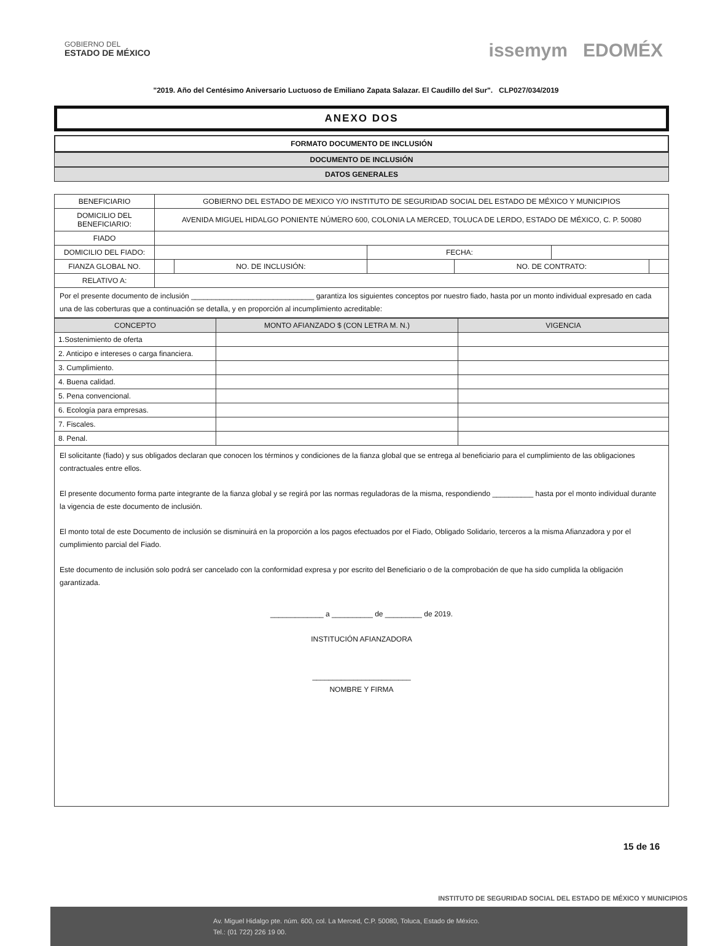GOBIERNO DEL
ESTADO DE MÉXICO
issemym EDOMÉX
"2019. Año del Centésimo Aniversario Luctuoso de Emiliano Zapata Salazar. El Caudillo del Sur". CLP027/034/2019
ANEXO DOS
FORMATO DOCUMENTO DE INCLUSIÓN
DOCUMENTO DE INCLUSIÓN
DATOS GENERALES
| BENEFICIARIO | GOBIERNO DEL ESTADO DE MEXICO Y/O INSTITUTO DE SEGURIDAD SOCIAL DEL ESTADO DE MÉXICO Y MUNICIPIOS | | | | | |
| DOMICILIO DEL BENEFICIARIO: | AVENIDA MIGUEL HIDALGO PONIENTE NÚMERO 600, COLONIA LA MERCED, TOLUCA DE LERDO, ESTADO DE MÉXICO, C. P. 50080 | | | | | |
| FIADO | | | | | | |
| DOMICILIO DEL FIADO: | | | FECHA: | | | |
| FIANZA GLOBAL NO. | | NO. DE INCLUSIÓN: | | NO. DE CONTRATO: | | |
| RELATIVO A: | | | | | | |
Por el presente documento de inclusión ______________________________ garantiza los siguientes conceptos por nuestro fiado, hasta por un monto individual expresado en cada una de las coberturas que a continuación se detalla, y en proporción al incumplimiento acreditable:
| CONCEPTO | MONTO AFIANZADO $ (CON LETRA M. N.) | VIGENCIA |
| --- | --- | --- |
| 1.Sostenimiento de oferta | | |
| 2. Anticipo e intereses o carga financiera. | | |
| 3. Cumplimiento. | | |
| 4. Buena calidad. | | |
| 5. Pena convencional. | | |
| 6. Ecología para empresas. | | |
| 7. Fiscales. | | |
| 8. Penal. | | |
El solicitante (fiado) y sus obligados declaran que conocen los términos y condiciones de la fianza global que se entrega al beneficiario para el cumplimiento de las obligaciones contractuales entre ellos.
El presente documento forma parte integrante de la fianza global y se regirá por las normas reguladoras de la misma, respondiendo __________ hasta por el monto individual durante la vigencia de este documento de inclusión.
El monto total de este Documento de inclusión se disminuirá en la proporción a los pagos efectuados por el Fiado, Obligado Solidario, terceros a la misma Afianzadora y por el cumplimiento parcial del Fiado.
Este documento de inclusión solo podrá ser cancelado con la conformidad expresa y por escrito del Beneficiario o de la comprobación de que ha sido cumplida la obligación garantizada.
_____________ a __________ de _________ de 2019.
INSTITUCIÓN AFIANZADORA
________________________
NOMBRE Y FIRMA
15 de 16
INSTITUTO DE SEGURIDAD SOCIAL DEL ESTADO DE MÉXICO Y MUNICIPIOS
Av. Miguel Hidalgo pte. núm. 600, col. La Merced, C.P. 50080, Toluca, Estado de México.
Tel.: (01 722) 226 19 00.